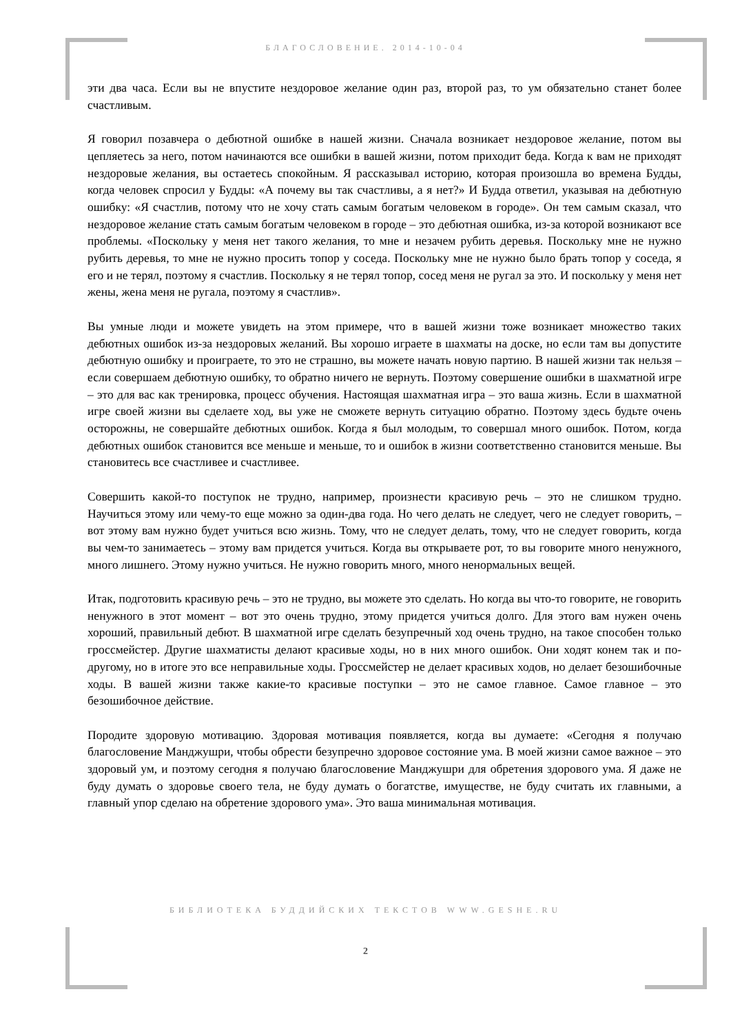БЛАГОСЛОВЕНИЕ. 2014-10-04
эти два часа. Если вы не впустите нездоровое желание один раз, второй раз, то ум обязательно станет более счастливым.
Я говорил позавчера о дебютной ошибке в нашей жизни. Сначала возникает нездоровое желание, потом вы цепляетесь за него, потом начинаются все ошибки в вашей жизни, потом приходит беда. Когда к вам не приходят нездоровые желания, вы остаетесь спокойным. Я рассказывал историю, которая произошла во времена Будды, когда человек спросил у Будды: «А почему вы так счастливы, а я нет?» И Будда ответил, указывая на дебютную ошибку: «Я счастлив, потому что не хочу стать самым богатым человеком в городе». Он тем самым сказал, что нездоровое желание стать самым богатым человеком в городе – это дебютная ошибка, из-за которой возникают все проблемы. «Поскольку у меня нет такого желания, то мне и незачем рубить деревья. Поскольку мне не нужно рубить деревья, то мне не нужно просить топор у соседа. Поскольку мне не нужно было брать топор у соседа, я его и не терял, поэтому я счастлив. Поскольку я не терял топор, сосед меня не ругал за это. И поскольку у меня нет жены, жена меня не ругала, поэтому я счастлив».
Вы умные люди и можете увидеть на этом примере, что в вашей жизни тоже возникает множество таких дебютных ошибок из-за нездоровых желаний. Вы хорошо играете в шахматы на доске, но если там вы допустите дебютную ошибку и проиграете, то это не страшно, вы можете начать новую партию. В нашей жизни так нельзя – если совершаем дебютную ошибку, то обратно ничего не вернуть. Поэтому совершение ошибки в шахматной игре – это для вас как тренировка, процесс обучения. Настоящая шахматная игра – это ваша жизнь. Если в шахматной игре своей жизни вы сделаете ход, вы уже не сможете вернуть ситуацию обратно. Поэтому здесь будьте очень осторожны, не совершайте дебютных ошибок. Когда я был молодым, то совершал много ошибок. Потом, когда дебютных ошибок становится все меньше и меньше, то и ошибок в жизни соответственно становится меньше. Вы становитесь все счастливее и счастливее.
Совершить какой-то поступок не трудно, например, произнести красивую речь – это не слишком трудно. Научиться этому или чему-то еще можно за один-два года. Но чего делать не следует, чего не следует говорить, – вот этому вам нужно будет учиться всю жизнь. Тому, что не следует делать, тому, что не следует говорить, когда вы чем-то занимаетесь – этому вам придется учиться. Когда вы открываете рот, то вы говорите много ненужного, много лишнего. Этому нужно учиться. Не нужно говорить много, много ненормальных вещей.
Итак, подготовить красивую речь – это не трудно, вы можете это сделать. Но когда вы что-то говорите, не говорить ненужного в этот момент – вот это очень трудно, этому придется учиться долго. Для этого вам нужен очень хороший, правильный дебют. В шахматной игре сделать безупречный ход очень трудно, на такое способен только гроссмейстер. Другие шахматисты делают красивые ходы, но в них много ошибок. Они ходят конем так и по-другому, но в итоге это все неправильные ходы. Гроссмейстер не делает красивых ходов, но делает безошибочные ходы. В вашей жизни также какие-то красивые поступки – это не самое главное. Самое главное – это безошибочное действие.
Породите здоровую мотивацию. Здоровая мотивация появляется, когда вы думаете: «Сегодня я получаю благословение Манджушри, чтобы обрести безупречно здоровое состояние ума. В моей жизни самое важное – это здоровый ум, и поэтому сегодня я получаю благословение Манджушри для обретения здорового ума. Я даже не буду думать о здоровье своего тела, не буду думать о богатстве, имуществе, не буду считать их главными, а главный упор сделаю на обретение здорового ума». Это ваша минимальная мотивация.
БИБЛИОТЕКА БУДДИЙСКИХ ТЕКСТОВ WWW.GESHE.RU
2